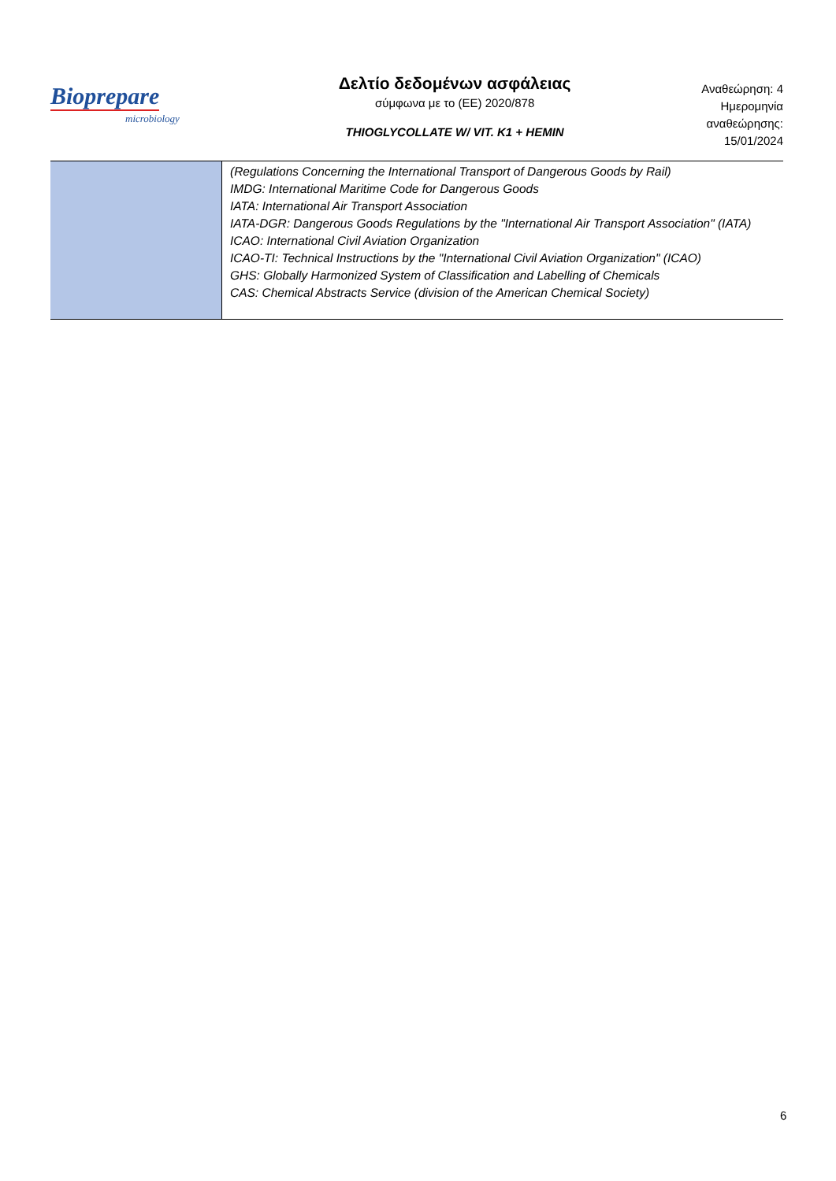Bioprepare
microbiology
Δελτίο δεδομένων ασφάλειας
σύμφωνα με το (ΕΕ) 2020/878
THIOGLYCOLLATE W/ VIT. K1 + HEMIN
Αναθεώρηση: 4
Ημερομηνία
αναθεώρησης:
15/01/2024
| | (Regulations Concerning the International Transport of Dangerous Goods by Rail) IMDG: International Maritime Code for Dangerous Goods IATA: International Air Transport Association IATA-DGR: Dangerous Goods Regulations by the "International Air Transport Association" (IATA) ICAO: International Civil Aviation Organization ICAO-TI: Technical Instructions by the "International Civil Aviation Organization" (ICAO) GHS: Globally Harmonized System of Classification and Labelling of Chemicals CAS: Chemical Abstracts Service (division of the American Chemical Society) |
6